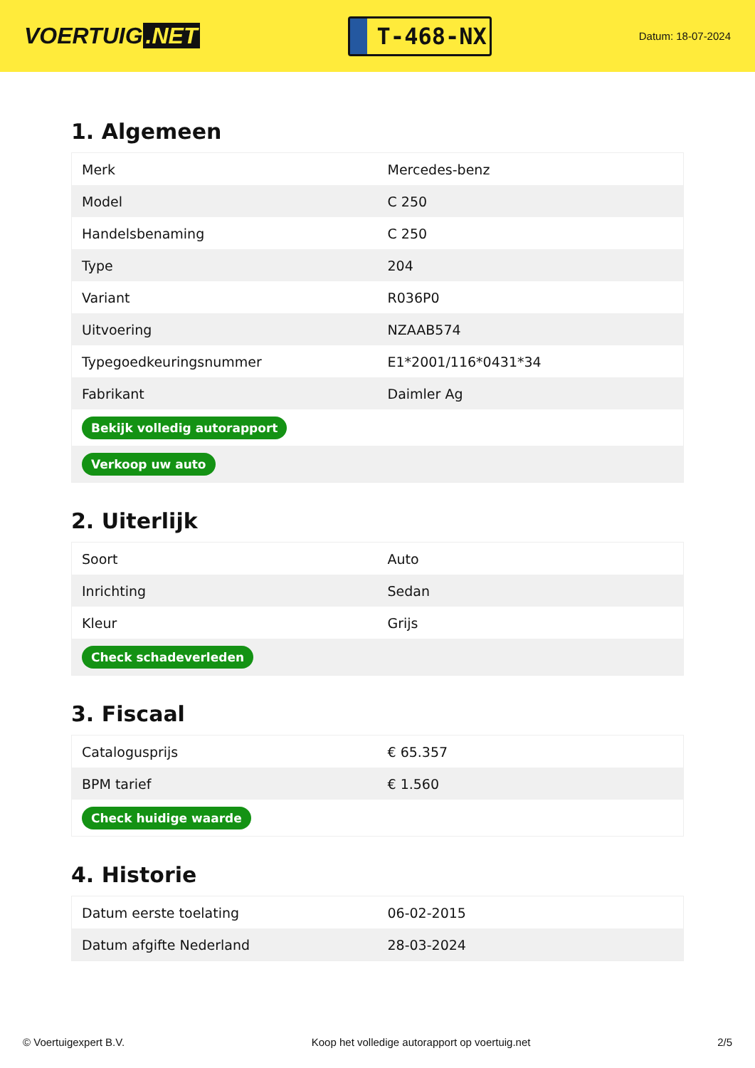VOERTUIG.NET
T-468-NX
Datum: 18-07-2024
1. Algemeen
| Merk | Mercedes-benz |
| Model | C 250 |
| Handelsbenaming | C 250 |
| Type | 204 |
| Variant | R036P0 |
| Uitvoering | NZAAB574 |
| Typegoedkeuringsnummer | E1*2001/116*0431*34 |
| Fabrikant | Daimler Ag |
| Bekijk volledig autorapport | |
| Verkoop uw auto | |
2. Uiterlijk
| Soort | Auto |
| Inrichting | Sedan |
| Kleur | Grijs |
| Check schadeverleden | |
3. Fiscaal
| Catalogusprijs | € 65.357 |
| BPM tarief | € 1.560 |
| Check huidige waarde | |
4. Historie
| Datum eerste toelating | 06-02-2015 |
| Datum afgifte Nederland | 28-03-2024 |
© Voertuigexpert B.V. Koop het volledige autorapport op voertuig.net 2/5